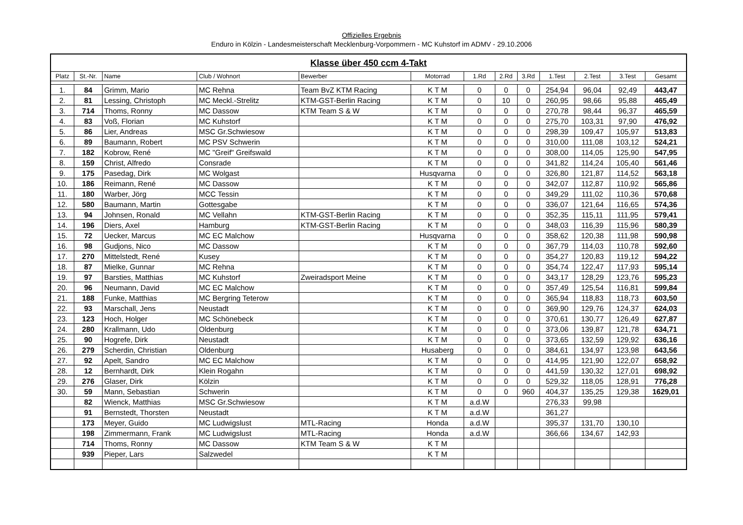Offizielles Ergebnis
Enduro in Kölzin - Landesmeisterschaft Mecklenburg-Vorpommern - MC Kuhstorf im ADMV - 29.10.2006
| Klasse über 450 ccm 4-Takt | | | | | | | | | | | | |
| Platz | St.-Nr. | Name | Club / Wohnort | Bewerber | Motorrad | 1.Rd | 2.Rd | 3.Rd | 1.Test | 2.Test | 3.Test | Gesamt |
| 1. | 84 | Grimm, Mario | MC Rehna | Team BvZ KTM Racing | K T M | 0 | 0 | 0 | 254,94 | 96,04 | 92,49 | 443,47 |
| 2. | 81 | Lessing, Christoph | MC Meckl.-Strelitz | KTM-GST-Berlin Racing | K T M | 0 | 10 | 0 | 260,95 | 98,66 | 95,88 | 465,49 |
| 3. | 714 | Thoms, Ronny | MC Dassow | KTM Team S & W | K T M | 0 | 0 | 0 | 270,78 | 98,44 | 96,37 | 465,59 |
| 4. | 83 | Voß, Florian | MC Kuhstorf | | K T M | 0 | 0 | 0 | 275,70 | 103,31 | 97,90 | 476,92 |
| 5. | 86 | Lier, Andreas | MSC Gr.Schwiesow | | K T M | 0 | 0 | 0 | 298,39 | 109,47 | 105,97 | 513,83 |
| 6. | 89 | Baumann, Robert | MC PSV Schwerin | | K T M | 0 | 0 | 0 | 310,00 | 111,08 | 103,12 | 524,21 |
| 7. | 182 | Kobrow, René | MC "Greif" Greifswald | | K T M | 0 | 0 | 0 | 308,00 | 114,05 | 125,90 | 547,95 |
| 8. | 159 | Christ, Alfredo | Consrade | | K T M | 0 | 0 | 0 | 341,82 | 114,24 | 105,40 | 561,46 |
| 9. | 175 | Pasedag, Dirk | MC Wolgast | | Husqvarna | 0 | 0 | 0 | 326,80 | 121,87 | 114,52 | 563,18 |
| 10. | 186 | Reimann, René | MC Dassow | | K T M | 0 | 0 | 0 | 342,07 | 112,87 | 110,92 | 565,86 |
| 11. | 180 | Warber, Jörg | MCC Tessin | | K T M | 0 | 0 | 0 | 349,29 | 111,02 | 110,36 | 570,68 |
| 12. | 580 | Baumann, Martin | Gottesgabe | | K T M | 0 | 0 | 0 | 336,07 | 121,64 | 116,65 | 574,36 |
| 13. | 94 | Johnsen, Ronald | MC Vellahn | KTM-GST-Berlin Racing | K T M | 0 | 0 | 0 | 352,35 | 115,11 | 111,95 | 579,41 |
| 14. | 196 | Diers, Axel | Hamburg | KTM-GST-Berlin Racing | K T M | 0 | 0 | 0 | 348,03 | 116,39 | 115,96 | 580,39 |
| 15. | 72 | Uecker, Marcus | MC EC Malchow | | Husqvarna | 0 | 0 | 0 | 358,62 | 120,38 | 111,98 | 590,98 |
| 16. | 98 | Gudjons, Nico | MC Dassow | | K T M | 0 | 0 | 0 | 367,79 | 114,03 | 110,78 | 592,60 |
| 17. | 270 | Mittelstedt, René | Kusey | | K T M | 0 | 0 | 0 | 354,27 | 120,83 | 119,12 | 594,22 |
| 18. | 87 | Mielke, Gunnar | MC Rehna | | K T M | 0 | 0 | 0 | 354,74 | 122,47 | 117,93 | 595,14 |
| 19. | 97 | Barsties, Matthias | MC Kuhstorf | Zweiradsport Meine | K T M | 0 | 0 | 0 | 343,17 | 128,29 | 123,76 | 595,23 |
| 20. | 96 | Neumann, David | MC EC Malchow | | K T M | 0 | 0 | 0 | 357,49 | 125,54 | 116,81 | 599,84 |
| 21. | 188 | Funke, Matthias | MC Bergring Teterow | | K T M | 0 | 0 | 0 | 365,94 | 118,83 | 118,73 | 603,50 |
| 22. | 93 | Marschall, Jens | Neustadt | | K T M | 0 | 0 | 0 | 369,90 | 129,76 | 124,37 | 624,03 |
| 23. | 123 | Hoch, Holger | MC Schönebeck | | K T M | 0 | 0 | 0 | 370,61 | 130,77 | 126,49 | 627,87 |
| 24. | 280 | Krallmann, Udo | Oldenburg | | K T M | 0 | 0 | 0 | 373,06 | 139,87 | 121,78 | 634,71 |
| 25. | 90 | Hogrefe, Dirk | Neustadt | | K T M | 0 | 0 | 0 | 373,65 | 132,59 | 129,92 | 636,16 |
| 26. | 279 | Scherdin, Christian | Oldenburg | | Husaberg | 0 | 0 | 0 | 384,61 | 134,97 | 123,98 | 643,56 |
| 27. | 92 | Apelt, Sandro | MC EC Malchow | | K T M | 0 | 0 | 0 | 414,95 | 121,90 | 122,07 | 658,92 |
| 28. | 12 | Bernhardt, Dirk | Klein Rogahn | | K T M | 0 | 0 | 0 | 441,59 | 130,32 | 127,01 | 698,92 |
| 29. | 276 | Glaser, Dirk | Kölzin | | K T M | 0 | 0 | 0 | 529,32 | 118,05 | 128,91 | 776,28 |
| 30. | 59 | Mann, Sebastian | Schwerin | | K T M | 0 | 0 | 960 | 404,37 | 135,25 | 129,38 | 1629,01 |
| | 82 | Wienck, Matthias | MSC Gr.Schwiesow | | K T M | a.d.W | | | 276,33 | 99,98 | | |
| | 91 | Bernstedt, Thorsten | Neustadt | | K T M | a.d.W | | | 361,27 | | | |
| | 173 | Meyer, Guido | MC Ludwigslust | MTL-Racing | Honda | a.d.W | | | 395,37 | 131,70 | 130,10 | |
| | 198 | Zimmermann, Frank | MC Ludwigslust | MTL-Racing | Honda | a.d.W | | | 366,66 | 134,67 | 142,93 | |
| | 714 | Thoms, Ronny | MC Dassow | KTM Team S & W | K T M | | | | | | | |
| | 939 | Pieper, Lars | Salzwedel | | K T M | | | | | | | |